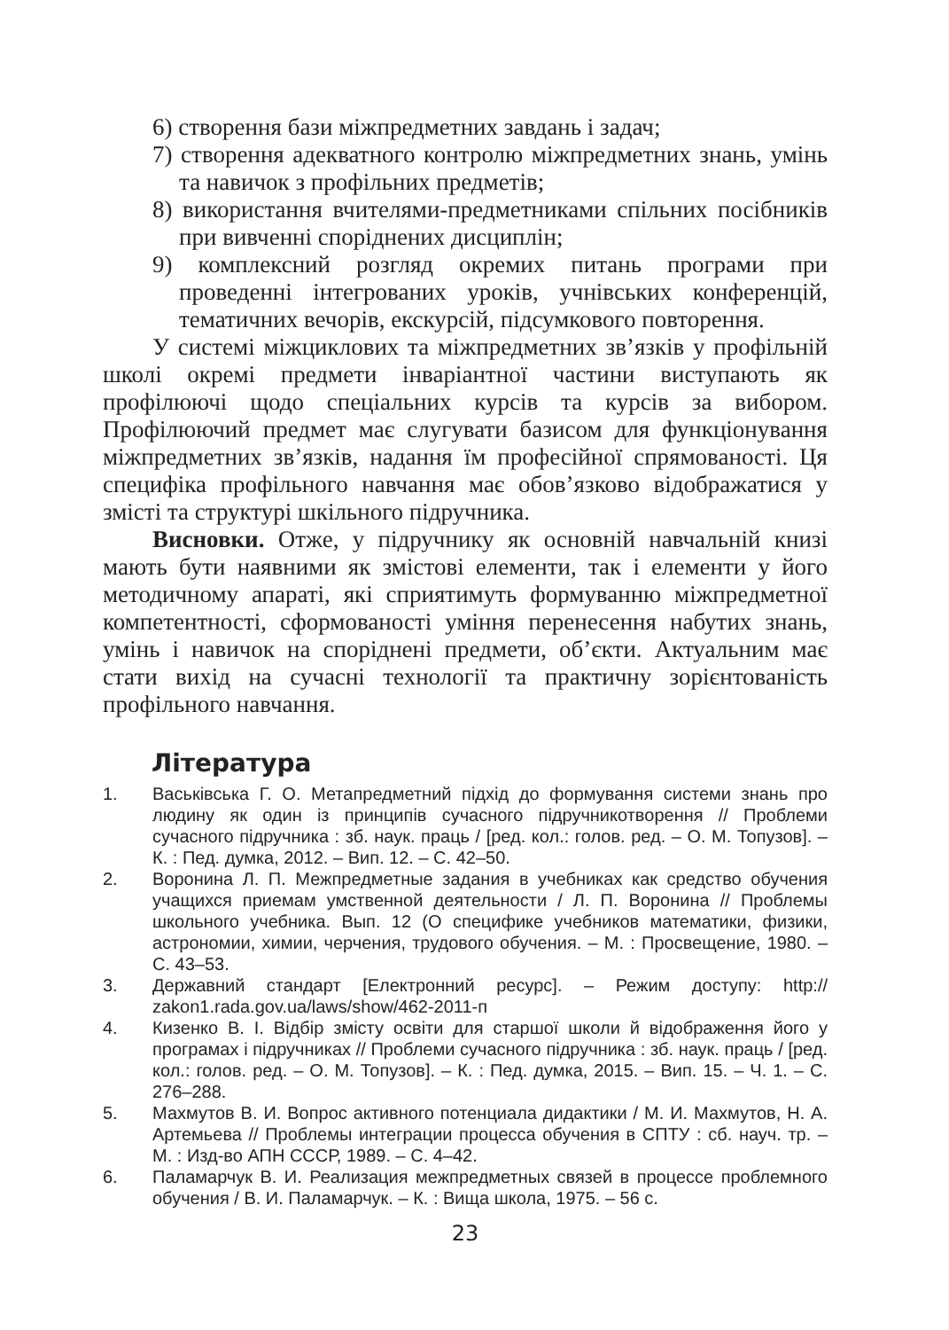6) створення бази міжпредметних завдань і задач;
7) створення адекватного контролю міжпредметних знань, умінь та навичок з профільних предметів;
8) використання вчителями-предметниками спільних посібників при вивченні споріднених дисциплін;
9) комплексний розгляд окремих питань програми при проведенні інтегрованих уроків, учнівських конференцій, тематичних вечорів, екскурсій, підсумкового повторення.
У системі міжциклових та міжпредметних зв’язків у профільній школі окремі предмети інваріантної частини виступають як профілюючі щодо спеціальних курсів та курсів за вибором. Профілюючий предмет має слугувати базисом для функціонування міжпредметних зв’язків, надання їм професійної спрямованості. Ця специфіка профільного навчання має обов’язково відображатися у змісті та структурі шкільного підручника.
Висновки. Отже, у підручнику як основній навчальній книзі мають бути наявними як змістові елементи, так і елементи у його методичному апараті, які сприятимуть формуванню міжпредметної компетентності, сформованості уміння перенесення набутих знань, умінь і навичок на споріднені предмети, об’єкти. Актуальним має стати вихід на сучасні технології та практичну зорієнтованість профільного навчання.
Література
1. Васьківська Г. О. Метапредметний підхід до формування системи знань про людину як один із принципів сучасного підручникотворення // Проблеми сучасного підручника : зб. наук. праць / [ред. кол.: голов. ред. – О. М. Топузов]. – К. : Пед. думка, 2012. – Вип. 12. – С. 42–50.
2. Воронина Л. П. Межпредметные задания в учебниках как средство обучения учащихся приемам умственной деятельности / Л. П. Воронина // Проблемы школьного учебника. Вып. 12 (О специфике учебников математики, физики, астрономии, химии, черчения, трудового обучения. – М. : Просвещение, 1980. – С. 43–53.
3. Державний стандарт [Електронний ресурс]. – Режим доступу: http:// zakon1.rada.gov.ua/laws/show/462-2011-п
4. Кизенко В. І. Відбір змісту освіти для старшої школи й відображення його у програмах і підручниках // Проблеми сучасного підручника : зб. наук. праць / [ред. кол.: голов. ред. – О. М. Топузов]. – К. : Пед. думка, 2015. – Вип. 15. – Ч. 1. – С. 276–288.
5. Махмутов В. И. Вопрос активного потенциала дидактики / М. И. Махмутов, Н. А. Артемьева // Проблемы интеграции процесса обучения в СПТУ : сб. науч. тр. – М. : Изд-во АПН СССР, 1989. – С. 4–42.
6. Паламарчук В. И. Реализация межпредметных связей в процессе проблемного обучения / В. И. Паламарчук. – К. : Вища школа, 1975. – 56 с.
23